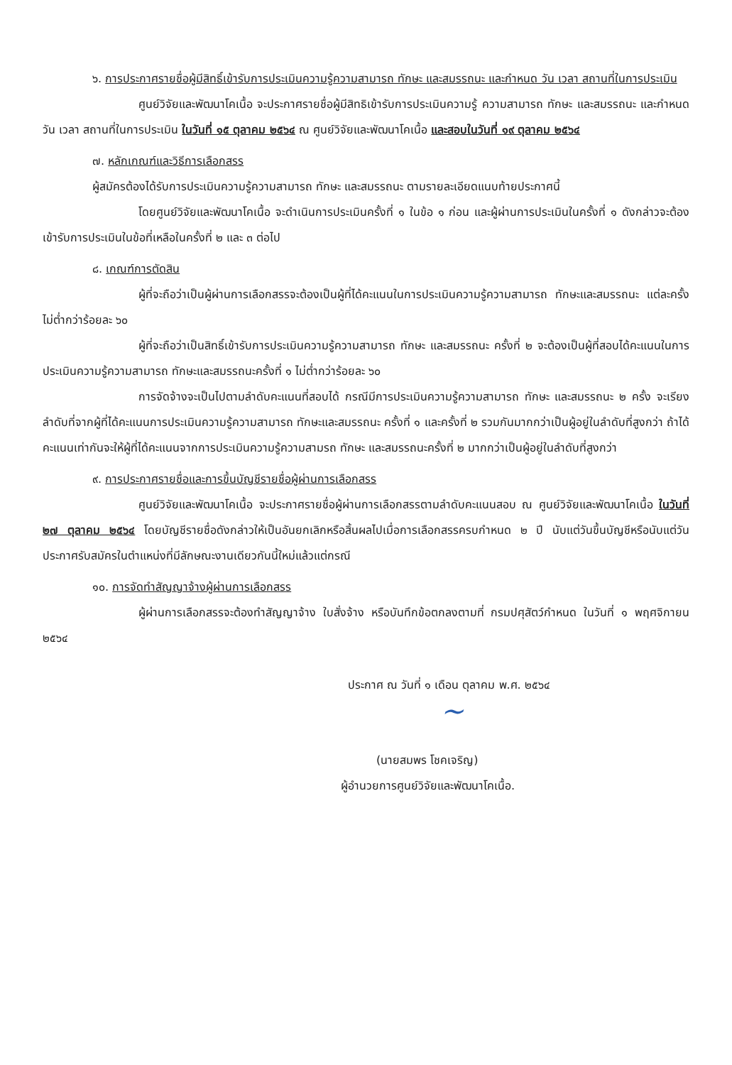๖. การประกาศรายชื่อผู้มีสิทธิ์เข้ารับการประเมินความรู้ความสามารถ ทักษะ และสมรรถนะ และกำหนด วัน เวลา สถานที่ในการประเมิน
ศูนย์วิจัยและพัฒนาโคเนื้อ จะประกาศรายชื่อผู้มีสิทธิเข้ารับการประเมินความรู้ ความสามารถ ทักษะ และสมรรถนะ และกำหนดวัน เวลา สถานที่ในการประเมิน ในวันที่ ๑๕ ตุลาคม ๒๕๖๔ ณ ศูนย์วิจัยและพัฒนาโคเนื้อ และสอบในวันที่ ๑๙ ตุลาคม ๒๕๖๔
๗. หลักเกณฑ์และวิธีการเลือกสรร
ผู้สมัครต้องได้รับการประเมินความรู้ความสามารถ ทักษะ และสมรรถนะ ตามรายละเอียดแนบท้ายประกาศนี้
โดยศูนย์วิจัยและพัฒนาโคเนื้อ จะดำเนินการประเมินครั้งที่ ๑ ในข้อ ๑ ก่อน และผู้ผ่านการประเมินในครั้งที่ ๑ ดังกล่าวจะต้องเข้ารับการประเมินในข้อที่เหลือในครั้งที่ ๒ และ ๓ ต่อไป
๘. เกณฑ์การตัดสิน
ผู้ที่จะถือว่าเป็นผู้ผ่านการเลือกสรรจะต้องเป็นผู้ที่ได้คะแนนในการประเมินความรู้ความสามารถ ทักษะและสมรรถนะ แต่ละครั้ง ไม่ต่ำกว่าร้อยละ ๖๐
ผู้ที่จะถือว่าเป็นสิทธิ์เข้ารับการประเมินความรู้ความสามารถ ทักษะ และสมรรถนะ ครั้งที่ ๒ จะต้องเป็นผู้ที่สอบได้คะแนนในการประเมินความรู้ความสามารถ ทักษะและสมรรถนะครั้งที่ ๑ ไม่ต่ำกว่าร้อยละ ๖๐
การจัดจ้างจะเป็นไปตามลำดับคะแนนที่สอบได้ กรณีมีการประเมินความรู้ความสามารถ ทักษะ และสมรรถนะ ๒ ครั้ง จะเรียงลำดับที่จากผู้ที่ได้คะแนนการประเมินความรู้ความสามารถ ทักษะและสมรรถนะ ครั้งที่ ๑ และครั้งที่ ๒ รวมกันมากกว่าเป็นผู้อยู่ในลำดับที่สูงกว่า ถ้าได้คะแนนเท่ากันจะให้ผู้ที่ได้คะแนนจากการประเมินความรู้ความสามรถ ทักษะ และสมรรถนะครั้งที่ ๒ มากกว่าเป็นผู้อยู่ในลำดับที่สูงกว่า
๙. การประกาศรายชื่อและการขึ้นบัญชีรายชื่อผู้ผ่านการเลือกสรร
ศูนย์วิจัยและพัฒนาโคเนื้อ จะประกาศรายชื่อผู้ผ่านการเลือกสรรตามลำดับคะแนนสอบ ณ ศูนย์วิจัยและพัฒนาโคเนื้อ ในวันที่ ๒๗ ตุลาคม ๒๕๖๔ โดยบัญชีรายชื่อดังกล่าวให้เป็นอันยกเลิกหรือสิ้นผลไปเมื่อการเลือกสรรครบกำหนด ๒ ปี นับแต่วันขึ้นบัญชีหรือนับแต่วันประกาศรับสมัครในตำแหน่งที่มีลักษณะงานเดียวกันนี้ใหม่แล้วแต่กรณี
๑๐. การจัดทำสัญญาจ้างผู้ผ่านการเลือกสรร
ผู้ผ่านการเลือกสรรจะต้องทำสัญญาจ้าง ใบสั่งจ้าง หรือบันทึกข้อตกลงตามที่ กรมปศุสัตว์กำหนด ในวันที่ ๑ พฤศจิกายน ๒๕๖๔
ประกาศ ณ วันที่ ๑ เดือน ตุลาคม พ.ศ. ๒๕๖๔
~
(นายสมพร โชคเจริญ)
ผู้อำนวยการศูนย์วิจัยและพัฒนาโคเนื้อ.